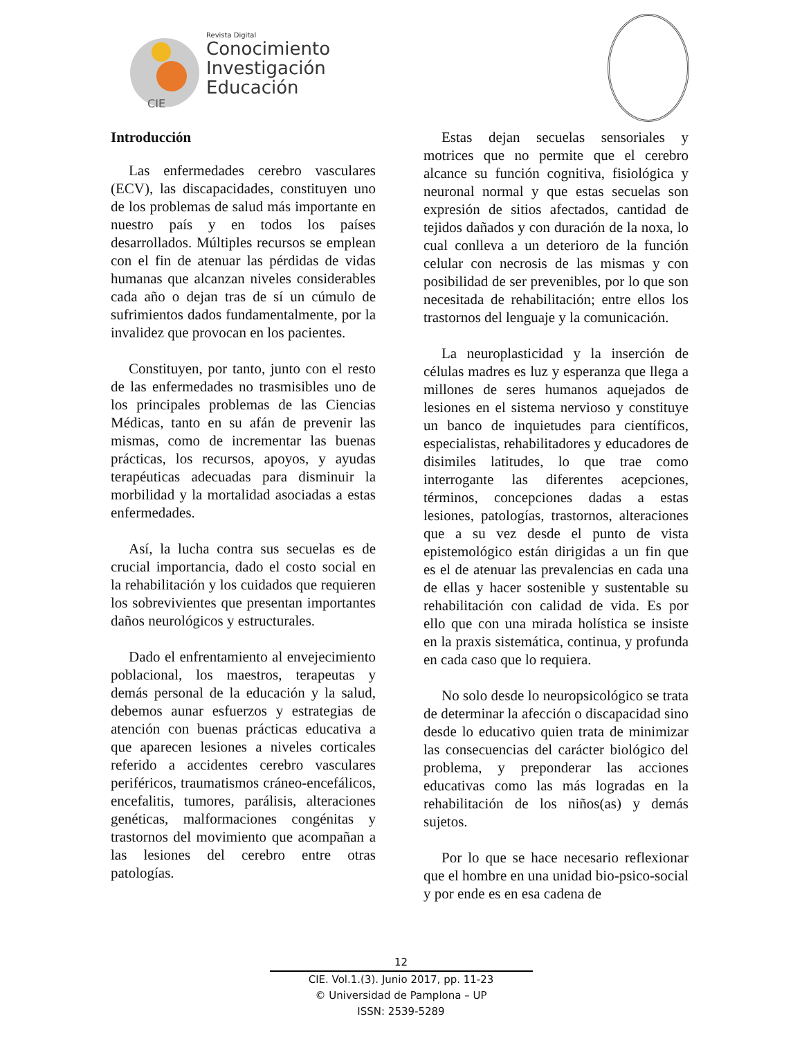CIE
Revista Digital
Conocimiento
Investigación
Educación
Introducción
Las enfermedades cerebro vasculares (ECV), las discapacidades, constituyen uno de los problemas de salud más importante en nuestro país y en todos los países desarrollados. Múltiples recursos se emplean con el fin de atenuar las pérdidas de vidas humanas que alcanzan niveles considerables cada año o dejan tras de sí un cúmulo de sufrimientos dados fundamentalmente, por la invalidez que provocan en los pacientes.
Constituyen, por tanto, junto con el resto de las enfermedades no trasmisibles uno de los principales problemas de las Ciencias Médicas, tanto en su afán de prevenir las mismas, como de incrementar las buenas prácticas, los recursos, apoyos, y ayudas terapéuticas adecuadas para disminuir la morbilidad y la mortalidad asociadas a estas enfermedades.
Así, la lucha contra sus secuelas es de crucial importancia, dado el costo social en la rehabilitación y los cuidados que requieren los sobrevivientes que presentan importantes daños neurológicos y estructurales.
Dado el enfrentamiento al envejecimiento poblacional, los maestros, terapeutas y demás personal de la educación y la salud, debemos aunar esfuerzos y estrategias de atención con buenas prácticas educativa a que aparecen lesiones a niveles corticales referido a accidentes cerebro vasculares periféricos, traumatismos cráneo-encefálicos, encefalitis, tumores, parálisis, alteraciones genéticas, malformaciones congénitas y trastornos del movimiento que acompañan a las lesiones del cerebro entre otras patologías.
Estas dejan secuelas sensoriales y motrices que no permite que el cerebro alcance su función cognitiva, fisiológica y neuronal normal y que estas secuelas son expresión de sitios afectados, cantidad de tejidos dañados y con duración de la noxa, lo cual conlleva a un deterioro de la función celular con necrosis de las mismas y con posibilidad de ser prevenibles, por lo que son necesitada de rehabilitación; entre ellos los trastornos del lenguaje y la comunicación.
La neuroplasticidad y la inserción de células madres es luz y esperanza que llega a millones de seres humanos aquejados de lesiones en el sistema nervioso y constituye un banco de inquietudes para científicos, especialistas, rehabilitadores y educadores de disimiles latitudes, lo que trae como interrogante las diferentes acepciones, términos, concepciones dadas a estas lesiones, patologías, trastornos, alteraciones que a su vez desde el punto de vista epistemológico están dirigidas a un fin que es el de atenuar las prevalencias en cada una de ellas y hacer sostenible y sustentable su rehabilitación con calidad de vida. Es por ello que con una mirada holística se insiste en la praxis sistemática, continua, y profunda en cada caso que lo requiera.
No solo desde lo neuropsicológico se trata de determinar la afección o discapacidad sino desde lo educativo quien trata de minimizar las consecuencias del carácter biológico del problema, y preponderar las acciones educativas como las más logradas en la rehabilitación de los niños(as) y demás sujetos.
Por lo que se hace necesario reflexionar que el hombre en una unidad bio-psico-social y por ende es en esa cadena de
12
CIE. Vol.1.(3). Junio 2017, pp. 11-23
© Universidad de Pamplona – UP
ISSN: 2539-5289